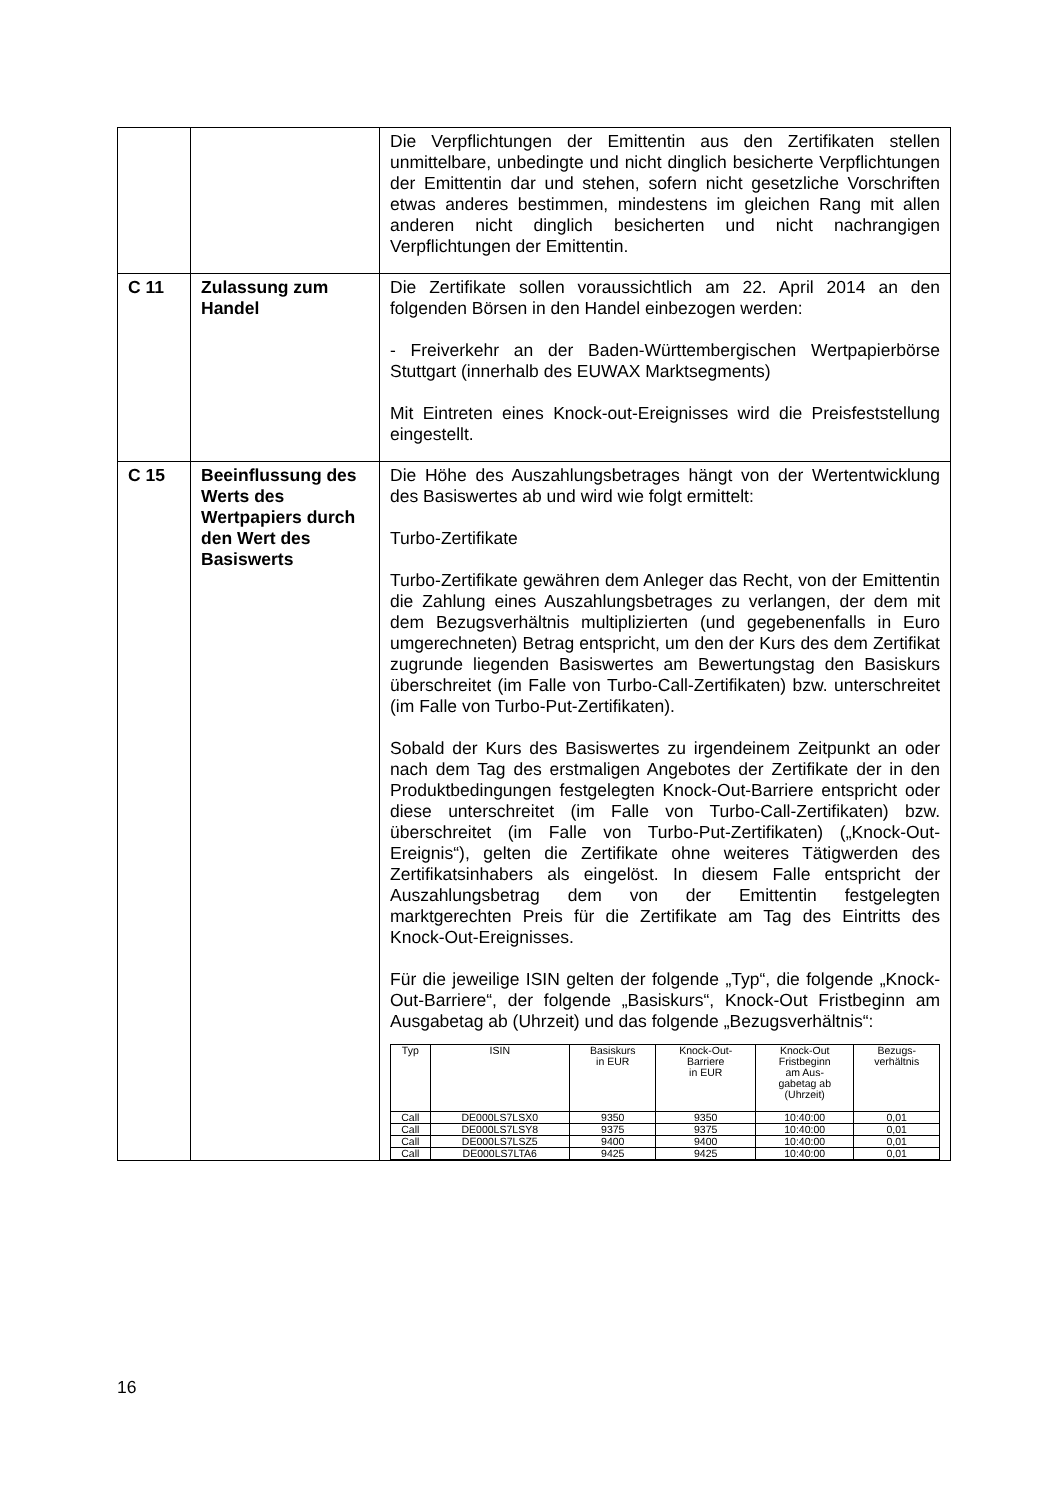| | | Die Verpflichtungen der Emittentin aus den Zertifikaten stellen unmittelbare, unbedingte und nicht dinglich besicherte Verpflichtungen der Emittentin dar und stehen, sofern nicht gesetzliche Vorschriften etwas anderes bestimmen, mindestens im gleichen Rang mit allen anderen nicht dinglich besicherten und nicht nachrangigen Verpflichtungen der Emittentin. |
| C 11 | Zulassung zum Handel | Die Zertifikate sollen voraussichtlich am 22. April 2014 an den folgenden Börsen in den Handel einbezogen werden: - Freiverkehr an der Baden-Württembergischen Wertpapierbörse Stuttgart (innerhalb des EUWAX Marktsegments) Mit Eintreten eines Knock-out-Ereignisses wird die Preisfeststellung eingestellt. |
| C 15 | Beeinflussung des Werts des Wertpapiers durch den Wert des Basiswerts | Die Höhe des Auszahlungsbetrages hängt von der Wertentwicklung des Basiswertes ab und wird wie folgt ermittelt: Turbo-Zertifikate Turbo-Zertifikate gewähren dem Anleger das Recht, von der Emittentin die Zahlung eines Auszahlungsbetrages zu verlangen, der dem mit dem Bezugsverhältnis multiplizierten (und gegebenenfalls in Euro umgerechneten) Betrag entspricht, um den der Kurs des dem Zertifikat zugrunde liegenden Basiswertes am Bewertungstag den Basiskurs überschreitet (im Falle von Turbo-Call-Zertifikaten) bzw. unterschreitet (im Falle von Turbo-Put-Zertifikaten). Sobald der Kurs des Basiswertes zu irgendeinem Zeitpunkt an oder nach dem Tag des erstmaligen Angebotes der Zertifikate der in den Produktbedingungen festgelegten Knock-Out-Barriere entspricht oder diese unterschreitet (im Falle von Turbo-Call-Zertifikaten) bzw. überschreitet (im Falle von Turbo-Put-Zertifikaten) („Knock-Out-Ereignis“), gelten die Zertifikate ohne weiteres Tätigwerden des Zertifikatsinhabers als eingelöst. In diesem Falle entspricht der Auszahlungsbetrag dem von der Emittentin festgelegten marktgerechten Preis für die Zertifikate am Tag des Eintritts des Knock-Out-Ereignisses. Für die jeweilige ISIN gelten der folgende „Typ“, die folgende „Knock-Out-Barriere“, der folgende „Basiskurs“, Knock-Out Fristbeginn am Ausgabetag ab (Uhrzeit) und das folgende „Bezugsverhältnis“: / Typ / ISIN / Basiskurs in EUR / Knock-Out- Barriere in EUR / Knock-Out Fristbeginn am Aus- gabetag ab (Uhrzeit) / Bezugs- verhältnis / / --- / --- / --- / --- / --- / --- / / Call / DE000LS7LSX0 / 9350 / 9350 / 10:40:00 / 0,01 / / Call / DE000LS7LSY8 / 9375 / 9375 / 10:40:00 / 0,01 / / Call / DE000LS7LSZ5 / 9400 / 9400 / 10:40:00 / 0,01 / / Call / DE000LS7LTA6 / 9425 / 9425 / 10:40:00 / 0,01 / |
16